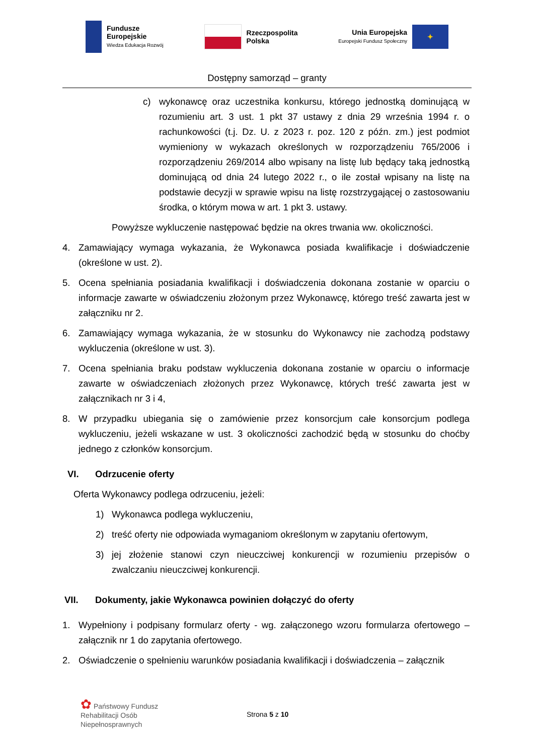Fundusze
Europejskie
Wiedza Edukacja Rozwój
Rzeczpospolita
Polska
Unia Europejska
Europejski Fundusz Społeczny
✦
Dostępny samorząd – granty
c) wykonawcę oraz uczestnika konkursu, którego jednostką dominującą w rozumieniu art. 3 ust. 1 pkt 37 ustawy z dnia 29 września 1994 r. o rachunkowości (t.j. Dz. U. z 2023 r. poz. 120 z późn. zm.) jest podmiot wymieniony w wykazach określonych w rozporządzeniu 765/2006 i rozporządzeniu 269/2014 albo wpisany na listę lub będący taką jednostką dominującą od dnia 24 lutego 2022 r., o ile został wpisany na listę na podstawie decyzji w sprawie wpisu na listę rozstrzygającej o zastosowaniu środka, o którym mowa w art. 1 pkt 3. ustawy.
Powyższe wykluczenie następować będzie na okres trwania ww. okoliczności.
4. Zamawiający wymaga wykazania, że Wykonawca posiada kwalifikacje i doświadczenie (określone w ust. 2).
5. Ocena spełniania posiadania kwalifikacji i doświadczenia dokonana zostanie w oparciu o informacje zawarte w oświadczeniu złożonym przez Wykonawcę, którego treść zawarta jest w załączniku nr 2.
6. Zamawiający wymaga wykazania, że w stosunku do Wykonawcy nie zachodzą podstawy wykluczenia (określone w ust. 3).
7. Ocena spełniania braku podstaw wykluczenia dokonana zostanie w oparciu o informacje zawarte w oświadczeniach złożonych przez Wykonawcę, których treść zawarta jest w załącznikach nr 3 i 4,
8. W przypadku ubiegania się o zamówienie przez konsorcjum całe konsorcjum podlega wykluczeniu, jeżeli wskazane w ust. 3 okoliczności zachodzić będą w stosunku do choćby jednego z członków konsorcjum.
VI. Odrzucenie oferty
Oferta Wykonawcy podlega odrzuceniu, jeżeli:
1) Wykonawca podlega wykluczeniu,
2) treść oferty nie odpowiada wymaganiom określonym w zapytaniu ofertowym,
3) jej złożenie stanowi czyn nieuczciwej konkurencji w rozumieniu przepisów o zwalczaniu nieuczciwej konkurencji.
VII. Dokumenty, jakie Wykonawca powinien dołączyć do oferty
1. Wypełniony i podpisany formularz oferty - wg. załączonego wzoru formularza ofertowego – załącznik nr 1 do zapytania ofertowego.
2. Oświadczenie o spełnieniu warunków posiadania kwalifikacji i doświadczenia – załącznik
✿ Państwowy Fundusz
Rehabilitacji Osób
Niepełnosprawnych
Strona 5 z 10